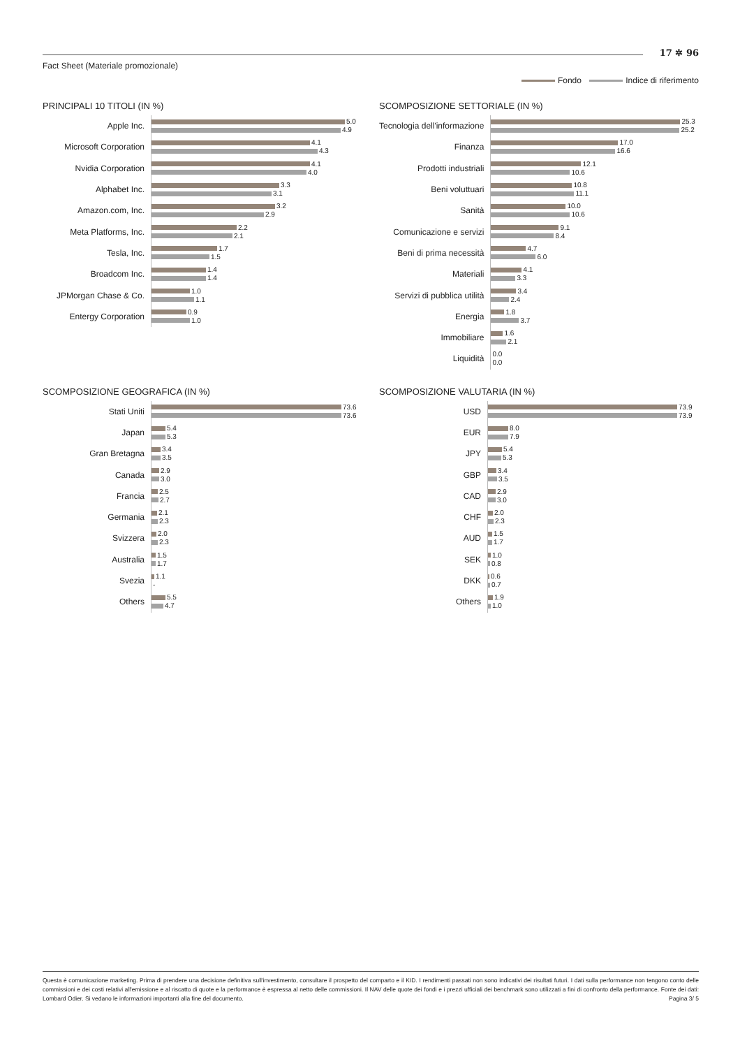Fact Sheet (Materiale promozionale)
17 ✲ 96
Fondo Indice di riferimento
PRINCIPALI 10 TITOLI (IN %)
| Apple Inc. | 5.0 4.9 |
| Microsoft Corporation | 4.1 4.3 |
| Nvidia Corporation | 4.1 4.0 |
| Alphabet Inc. | 3.3 3.1 |
| Amazon.com, Inc. | 3.2 2.9 |
| Meta Platforms, Inc. | 2.2 2.1 |
| Tesla, Inc. | 1.7 1.5 |
| Broadcom Inc. | 1.4 1.4 |
| JPMorgan Chase & Co. | 1.0 1.1 |
| Entergy Corporation | 0.9 1.0 |
SCOMPOSIZIONE SETTORIALE (IN %)
| Tecnologia dell'informazione | 25.3 25.2 |
| Finanza | 17.0 16.6 |
| Prodotti industriali | 12.1 10.6 |
| Beni voluttuari | 10.8 11.1 |
| Sanità | 10.0 10.6 |
| Comunicazione e servizi | 9.1 8.4 |
| Beni di prima necessità | 4.7 6.0 |
| Materiali | 4.1 3.3 |
| Servizi di pubblica utilità | 3.4 2.4 |
| Energia | 1.8 3.7 |
| Immobiliare | 1.6 2.1 |
| Liquidità | 0.0 0.0 |
SCOMPOSIZIONE GEOGRAFICA (IN %)
| Stati Uniti | 73.6 73.6 |
| Japan | 5.4 5.3 |
| Gran Bretagna | 3.4 3.5 |
| Canada | 2.9 3.0 |
| Francia | 2.5 2.7 |
| Germania | 2.1 2.3 |
| Svizzera | 2.0 2.3 |
| Australia | 1.5 1.7 |
| Svezia | 1.1 - |
| Others | 5.5 4.7 |
SCOMPOSIZIONE VALUTARIA (IN %)
| USD | 73.9 73.9 |
| EUR | 8.0 7.9 |
| JPY | 5.4 5.3 |
| GBP | 3.4 3.5 |
| CAD | 2.9 3.0 |
| CHF | 2.0 2.3 |
| AUD | 1.5 1.7 |
| SEK | 1.0 0.8 |
| DKK | 0.6 0.7 |
| Others | 1.9 1.0 |
Questa è comunicazione marketing. Prima di prendere una decisione definitiva sull'investimento, consultare il prospetto del comparto e il KID. I rendimenti passati non sono indicativi dei risultati futuri. I dati sulla performance non tengono conto delle commissioni e dei costi relativi all'emissione e al riscatto di quote e la performance è espressa al netto delle commissioni. Il NAV delle quote dei fondi e i prezzi ufficiali dei benchmark sono utilizzati a fini di confronto della performance. Fonte dei dati: Lombard Odier. Si vedano le informazioni importanti alla fine del documento. Pagina 3/ 5